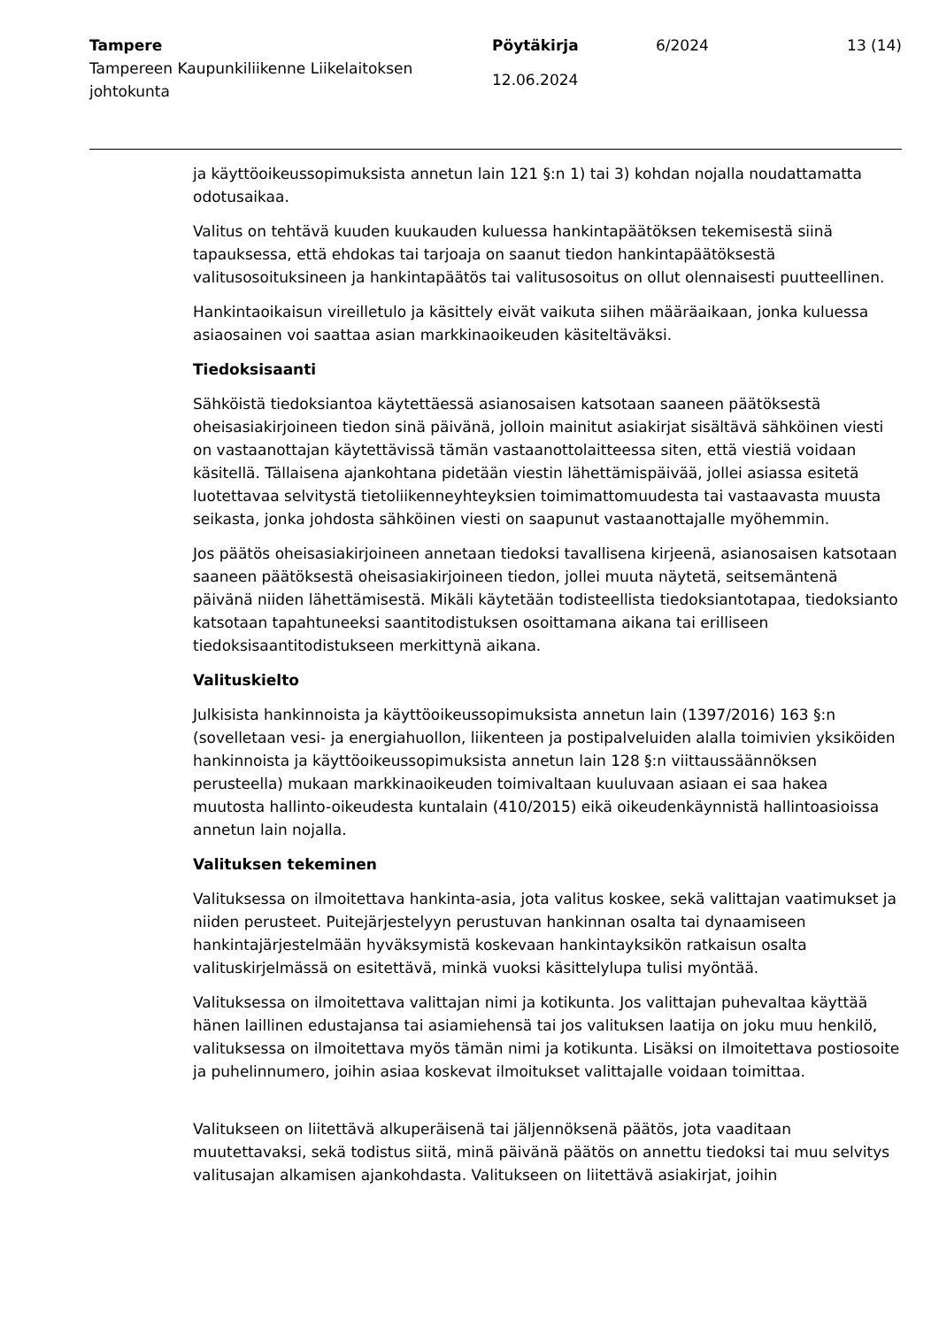Tampere
Tampereen Kaupunkiliikenne Liikelaitoksen johtokunta
Pöytäkirja
12.06.2024
6/2024 13 (14)
ja käyttöoikeussopimuksista annetun lain 121 §:n 1) tai 3) kohdan nojalla noudattamatta odotusaikaa.
Valitus on tehtävä kuuden kuukauden kuluessa hankintapäätöksen tekemisestä siinä tapauksessa, että ehdokas tai tarjoaja on saanut tiedon hankintapäätöksestä valitusosoituksineen ja hankintapäätös tai valitusosoitus on ollut olennaisesti puutteellinen.
Hankintaoikaisun vireilletulo ja käsittely eivät vaikuta siihen määräaikaan, jonka kuluessa asiaosainen voi saattaa asian markkinaoikeuden käsiteltäväksi.
Tiedoksisaanti
Sähköistä tiedoksiantoa käytettäessä asianosaisen katsotaan saaneen päätöksestä oheisasiakirjoineen tiedon sinä päivänä, jolloin mainitut asiakirjat sisältävä sähköinen viesti on vastaanottajan käytettävissä tämän vastaanottolaitteessa siten, että viestiä voidaan käsitellä. Tällaisena ajankohtana pidetään viestin lähettämispäivää, jollei asiassa esitetä luotettavaa selvitystä tietoliikenneyhteyksien toimimattomuudesta tai vastaavasta muusta seikasta, jonka johdosta sähköinen viesti on saapunut vastaanottajalle myöhemmin.
Jos päätös oheisasiakirjoineen annetaan tiedoksi tavallisena kirjeenä, asianosaisen katsotaan saaneen päätöksestä oheisasiakirjoineen tiedon, jollei muuta näytetä, seitsemäntenä päivänä niiden lähettämisestä. Mikäli käytetään todisteellista tiedoksiantotapaa, tiedoksianto katsotaan tapahtuneeksi saantitodistuksen osoittamana aikana tai erilliseen tiedoksisaantitodistukseen merkittynä aikana.
Valituskielto
Julkisista hankinnoista ja käyttöoikeussopimuksista annetun lain (1397/2016) 163 §:n (sovelletaan vesi- ja energiahuollon, liikenteen ja postipalveluiden alalla toimivien yksiköiden hankinnoista ja käyttöoikeussopimuksista annetun lain 128 §:n viittaussäännöksen perusteella) mukaan markkinaoikeuden toimivaltaan kuuluvaan asiaan ei saa hakea muutosta hallinto-oikeudesta kuntalain (410/2015) eikä oikeudenkäynnistä hallintoasioissa annetun lain nojalla.
Valituksen tekeminen
Valituksessa on ilmoitettava hankinta-asia, jota valitus koskee, sekä valittajan vaatimukset ja niiden perusteet. Puitejärjestelyyn perustuvan hankinnan osalta tai dynaamiseen hankintajärjestelmään hyväksymistä koskevaan hankintayksikön ratkaisun osalta valituskirjelmässä on esitettävä, minkä vuoksi käsittelylupa tulisi myöntää.
Valituksessa on ilmoitettava valittajan nimi ja kotikunta. Jos valittajan puhevaltaa käyttää hänen laillinen edustajansa tai asiamiehensä tai jos valituksen laatija on joku muu henkilö, valituksessa on ilmoitettava myös tämän nimi ja kotikunta. Lisäksi on ilmoitettava postiosoite ja puhelinnumero, joihin asiaa koskevat ilmoitukset valittajalle voidaan toimittaa.
Valitukseen on liitettävä alkuperäisenä tai jäljennöksenä päätös, jota vaaditaan muutettavaksi, sekä todistus siitä, minä päivänä päätös on annettu tiedoksi tai muu selvitys valitusajan alkamisen ajankohdasta. Valitukseen on liitettävä asiakirjat, joihin